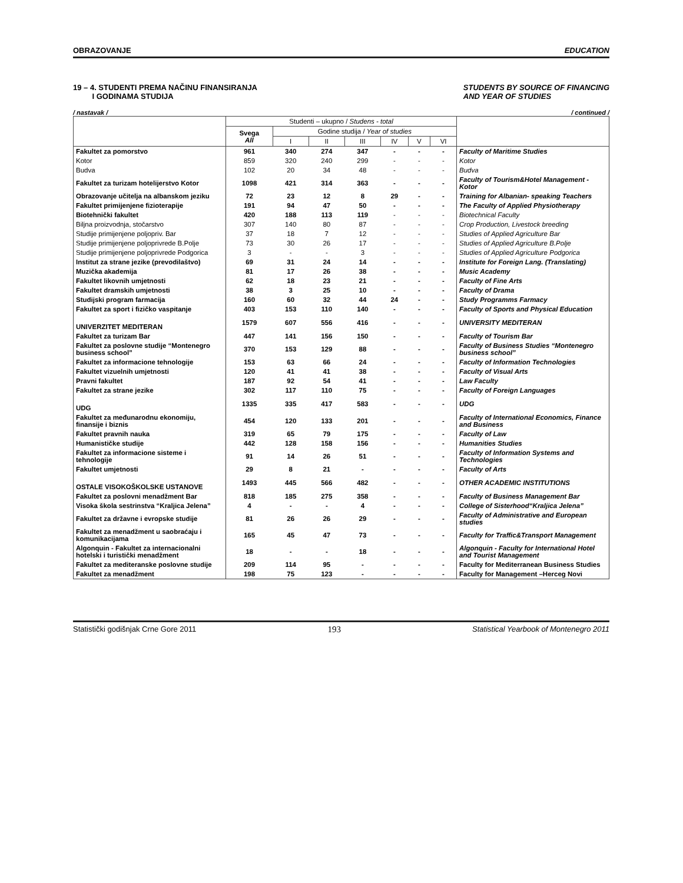OBRAZOVANJE EDUCATION
19 – 4. STUDENTI PREMA NAČINU FINANSIRANJA
I GODINAMA STUDIJA STUDENTS BY SOURCE OF FINANCING
AND YEAR OF STUDIES
/ nastavak / / continued /
| | Studenti – ukupno / Studens - total | | | | | | | |
| --- | --- | --- | --- | --- | --- | --- | --- | --- |
| | Svega All | Godine studija / Year of studies | | | | | | |
| | | I | II | III | IV | V | VI | |
| Fakultet za pomorstvo | 961 | 340 | 274 | 347 | - | - | - | Faculty of Maritime Studies |
| Kotor | 859 | 320 | 240 | 299 | - | - | - | Kotor |
| Budva | 102 | 20 | 34 | 48 | - | - | - | Budva |
| Fakultet za turizam hotelijerstvo Kotor | 1098 | 421 | 314 | 363 | - | - | - | Faculty of Tourism&Hotel Management - Kotor |
| Obrazovanje učitelja na albanskom jeziku | 72 | 23 | 12 | 8 | 29 | - | - | Training for Albanian- speaking Teachers |
| Fakultet primijenjene fizioterapije | 191 | 94 | 47 | 50 | - | - | - | The Faculty of Applied Physiotherapy |
| Biotehnički fakultet | 420 | 188 | 113 | 119 | - | - | - | Biotechnical Faculty |
| Biljna proizvodnja, stočarstvo | 307 | 140 | 80 | 87 | - | - | - | Crop Production, Livestock breeding |
| Studije primijenjene poljopriv. Bar | 37 | 18 | 7 | 12 | - | - | - | Studies of Applied Agriculture Bar |
| Studije primijenjene poljoprivrede B.Polje | 73 | 30 | 26 | 17 | - | - | - | Studies of Applied Agriculture B.Polje |
| Studije primijenjene poljoprivrede Podgorica | 3 | - | - | 3 | - | - | - | Studies of Applied Agriculture Podgorica |
| Institut za strane jezike (prevodilaštvo) | 69 | 31 | 24 | 14 | - | - | - | Institute for Foreign Lang. (Translating) |
| Muzička akademija | 81 | 17 | 26 | 38 | - | - | - | Music Academy |
| Fakultet likovnih umjetnosti | 62 | 18 | 23 | 21 | - | - | - | Faculty of Fine Arts |
| Fakultet dramskih umjetnosti | 38 | 3 | 25 | 10 | - | - | - | Faculty of Drama |
| Studijski program farmacija | 160 | 60 | 32 | 44 | 24 | - | - | Study Programms Farmacy |
| Fakultet za sport i fizičko vaspitanje | 403 | 153 | 110 | 140 | - | - | - | Faculty of Sports and Physical Education |
| UNIVERZITET MEDITERAN | 1579 | 607 | 556 | 416 | - | - | - | UNIVERSITY MEDITERAN |
| Fakultet za turizam Bar | 447 | 141 | 156 | 150 | - | - | - | Faculty of Tourism Bar |
| Fakultet za poslovne studije “Montenegro business school” | 370 | 153 | 129 | 88 | - | - | - | Faculty of Business Studies “Montenegro business school” |
| Fakultet za informacione tehnologije | 153 | 63 | 66 | 24 | - | - | - | Faculty of Information Technologies |
| Fakultet vizuelnih umjetnosti | 120 | 41 | 41 | 38 | - | - | - | Faculty of Visual Arts |
| Pravni fakultet | 187 | 92 | 54 | 41 | - | - | - | Law Faculty |
| Fakultet za strane jezike | 302 | 117 | 110 | 75 | - | - | - | Faculty of Foreign Languages |
| UDG | 1335 | 335 | 417 | 583 | - | - | - | UDG |
| Fakultet za međunarodnu ekonomiju, finansije i biznis | 454 | 120 | 133 | 201 | - | - | - | Faculty of International Economics, Finance and Business |
| Fakultet pravnih nauka | 319 | 65 | 79 | 175 | - | - | - | Faculty of Law |
| Humanističke studije | 442 | 128 | 158 | 156 | - | - | - | Humanities Studies |
| Fakultet za informacione sisteme i tehnologije | 91 | 14 | 26 | 51 | - | - | - | Faculty of Information Systems and Technologies |
| Fakultet umjetnosti | 29 | 8 | 21 | - | - | - | - | Faculty of Arts |
| OSTALE VISOKOŠKOLSKE USTANOVE | 1493 | 445 | 566 | 482 | - | - | - | OTHER ACADEMIC INSTITUTIONS |
| Fakultet za poslovni menadžment Bar | 818 | 185 | 275 | 358 | - | - | - | Faculty of Business Management Bar |
| Visoka škola sestrinstva “Kraljica Jelena” | 4 | - | - | 4 | - | - | - | College of Sisterhood“Kraljica Jelena” |
| Fakultet za državne i evropske studije | 81 | 26 | 26 | 29 | - | - | - | Faculty of Administrative and European studies |
| Fakultet za menadžment u saobraćaju i komunikacijama | 165 | 45 | 47 | 73 | - | - | - | Faculty for Traffic&Transport Management |
| Algonquin - Fakultet za internacionalni hotelski i turistički menadžment | 18 | - | - | 18 | - | - | - | Algonquin - Faculty for International Hotel and Tourist Management |
| Fakultet za mediteranske poslovne studije | 209 | 114 | 95 | - | - | - | - | Faculty for Mediterranean Business Studies |
| Fakultet za menadžment | 198 | 75 | 123 | - | - | - | - | Faculty for Management –Herceg Novi |
Statistički godišnjak Crne Gore 2011 193 Statistical Yearbook of Montenegro 2011